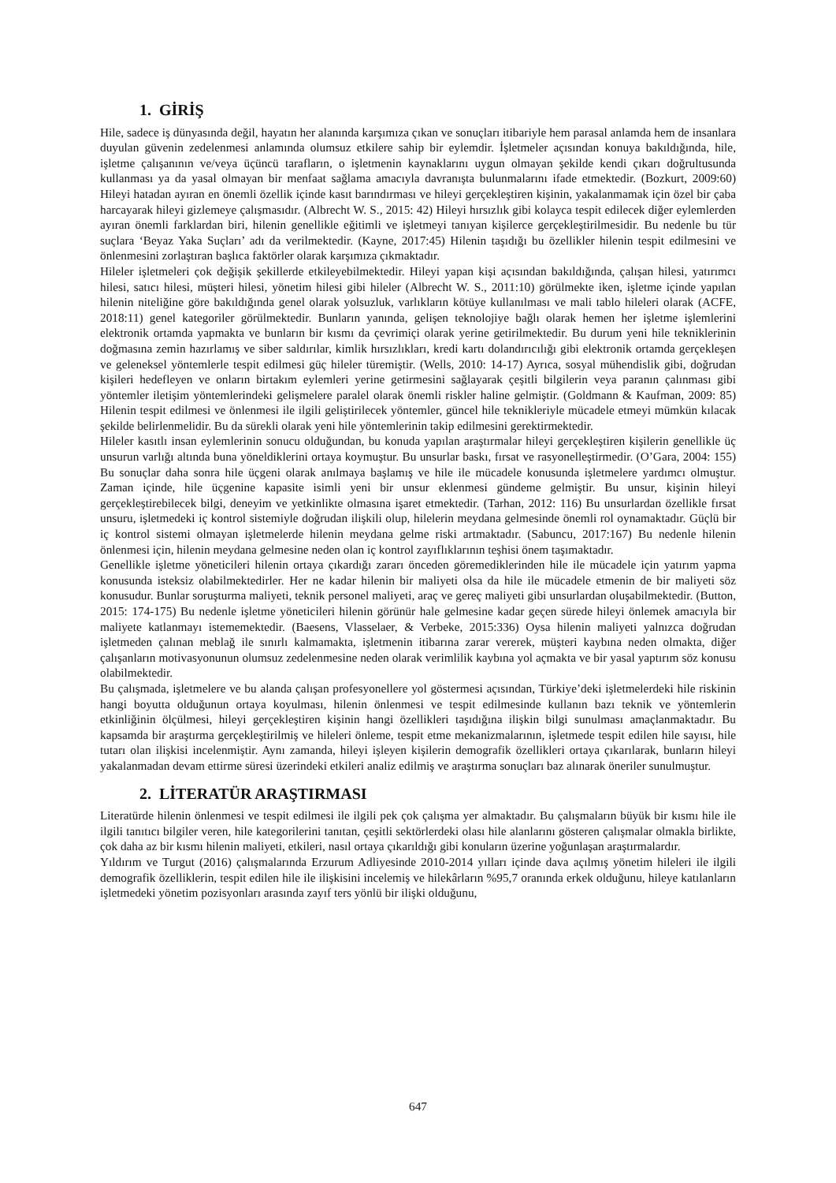1. GİRİŞ
Hile, sadece iş dünyasında değil, hayatın her alanında karşımıza çıkan ve sonuçları itibariyle hem parasal anlamda hem de insanlara duyulan güvenin zedelenmesi anlamında olumsuz etkilere sahip bir eylemdir. İşletmeler açısından konuya bakıldığında, hile, işletme çalışanının ve/veya üçüncü tarafların, o işletmenin kaynaklarını uygun olmayan şekilde kendi çıkarı doğrultusunda kullanması ya da yasal olmayan bir menfaat sağlama amacıyla davranışta bulunmalarını ifade etmektedir. (Bozkurt, 2009:60) Hileyi hatadan ayıran en önemli özellik içinde kasıt barındırması ve hileyi gerçekleştiren kişinin, yakalanmamak için özel bir çaba harcayarak hileyi gizlemeye çalışmasıdır. (Albrecht W. S., 2015: 42) Hileyi hırsızlık gibi kolayca tespit edilecek diğer eylemlerden ayıran önemli farklardan biri, hilenin genellikle eğitimli ve işletmeyi tanıyan kişilerce gerçekleştirilmesidir. Bu nedenle bu tür suçlara ‘Beyaz Yaka Suçları’ adı da verilmektedir. (Kayne, 2017:45) Hilenin taşıdığı bu özellikler hilenin tespit edilmesini ve önlenmesini zorlaştıran başlıca faktörler olarak karşımıza çıkmaktadır.
Hileler işletmeleri çok değişik şekillerde etkileyebilmektedir. Hileyi yapan kişi açısından bakıldığında, çalışan hilesi, yatırımcı hilesi, satıcı hilesi, müşteri hilesi, yönetim hilesi gibi hileler (Albrecht W. S., 2011:10) görülmekte iken, işletme içinde yapılan hilenin niteliğine göre bakıldığında genel olarak yolsuzluk, varlıkların kötüye kullanılması ve mali tablo hileleri olarak (ACFE, 2018:11) genel kategoriler görülmektedir. Bunların yanında, gelişen teknolojiye bağlı olarak hemen her işletme işlemlerini elektronik ortamda yapmakta ve bunların bir kısmı da çevrimiçi olarak yerine getirilmektedir. Bu durum yeni hile tekniklerinin doğmasına zemin hazırlamış ve siber saldırılar, kimlik hırsızlıkları, kredi kartı dolandırıcılığı gibi elektronik ortamda gerçekleşen ve geleneksel yöntemlerle tespit edilmesi güç hileler türemiştir. (Wells, 2010: 14-17) Ayrıca, sosyal mühendislik gibi, doğrudan kişileri hedefleyen ve onların birtakım eylemleri yerine getirmesini sağlayarak çeşitli bilgilerin veya paranın çalınması gibi yöntemler iletişim yöntemlerindeki gelişmelere paralel olarak önemli riskler haline gelmiştir. (Goldmann & Kaufman, 2009: 85) Hilenin tespit edilmesi ve önlenmesi ile ilgili geliştirilecek yöntemler, güncel hile teknikleriyle mücadele etmeyi mümkün kılacak şekilde belirlenmelidir. Bu da sürekli olarak yeni hile yöntemlerinin takip edilmesini gerektirmektedir.
Hileler kasıtlı insan eylemlerinin sonucu olduğundan, bu konuda yapılan araştırmalar hileyi gerçekleştiren kişilerin genellikle üç unsurun varlığı altında buna yöneldiklerini ortaya koymuştur. Bu unsurlar baskı, fırsat ve rasyonelleştirmedir. (O’Gara, 2004: 155) Bu sonuçlar daha sonra hile üçgeni olarak anılmaya başlamış ve hile ile mücadele konusunda işletmelere yardımcı olmuştur. Zaman içinde, hile üçgenine kapasite isimli yeni bir unsur eklenmesi gündeme gelmiştir. Bu unsur, kişinin hileyi gerçekleştirebilecek bilgi, deneyim ve yetkinlikte olmasına işaret etmektedir. (Tarhan, 2012: 116) Bu unsurlardan özellikle fırsat unsuru, işletmedeki iç kontrol sistemiyle doğrudan ilişkili olup, hilelerin meydana gelmesinde önemli rol oynamaktadır. Güçlü bir iç kontrol sistemi olmayan işletmelerde hilenin meydana gelme riski artmaktadır. (Sabuncu, 2017:167) Bu nedenle hilenin önlenmesi için, hilenin meydana gelmesine neden olan iç kontrol zayıflıklarının teşhisi önem taşımaktadır.
Genellikle işletme yöneticileri hilenin ortaya çıkardığı zararı önceden göremediklerinden hile ile mücadele için yatırım yapma konusunda isteksiz olabilmektedirler. Her ne kadar hilenin bir maliyeti olsa da hile ile mücadele etmenin de bir maliyeti söz konusudur. Bunlar soruşturma maliyeti, teknik personel maliyeti, araç ve gereç maliyeti gibi unsurlardan oluşabilmektedir. (Button, 2015: 174-175) Bu nedenle işletme yöneticileri hilenin görünür hale gelmesine kadar geçen sürede hileyi önlemek amacıyla bir maliyete katlanmayı istememektedir. (Baesens, Vlasselaer, & Verbeke, 2015:336) Oysa hilenin maliyeti yalnızca doğrudan işletmeden çalınan meblağ ile sınırlı kalmamakta, işletmenin itibarına zarar vererek, müşteri kaybına neden olmakta, diğer çalışanların motivasyonunun olumsuz zedelenmesine neden olarak verimlilik kaybına yol açmakta ve bir yasal yaptırım söz konusu olabilmektedir.
Bu çalışmada, işletmelere ve bu alanda çalışan profesyonellere yol göstermesi açısından, Türkiye’deki işletmelerdeki hile riskinin hangi boyutta olduğunun ortaya koyulması, hilenin önlenmesi ve tespit edilmesinde kullanın bazı teknik ve yöntemlerin etkinliğinin ölçülmesi, hileyi gerçekleştiren kişinin hangi özellikleri taşıdığına ilişkin bilgi sunulması amaçlanmaktadır. Bu kapsamda bir araştırma gerçekleştirilmiş ve hileleri önleme, tespit etme mekanizmalarının, işletmede tespit edilen hile sayısı, hile tutarı olan ilişkisi incelenmiştir. Aynı zamanda, hileyi işleyen kişilerin demografik özellikleri ortaya çıkarılarak, bunların hileyi yakalanmadan devam ettirme süresi üzerindeki etkileri analiz edilmiş ve araştırma sonuçları baz alınarak öneriler sunulmuştur.
2. LİTERATÜR ARAŞTIRMASI
Literatürde hilenin önlenmesi ve tespit edilmesi ile ilgili pek çok çalışma yer almaktadır. Bu çalışmaların büyük bir kısmı hile ile ilgili tanıtıcı bilgiler veren, hile kategorilerini tanıtan, çeşitli sektörlerdeki olası hile alanlarını gösteren çalışmalar olmakla birlikte, çok daha az bir kısmı hilenin maliyeti, etkileri, nasıl ortaya çıkarıldığı gibi konuların üzerine yoğunlaşan araştırmalardır.
Yıldırım ve Turgut (2016) çalışmalarında Erzurum Adliyesinde 2010-2014 yılları içinde dava açılmış yönetim hileleri ile ilgili demografik özelliklerin, tespit edilen hile ile ilişkisini incelemiş ve hilekârların %95,7 oranında erkek olduğunu, hileye katılanların işletmedeki yönetim pozisyonları arasında zayıf ters yönlü bir ilişki olduğunu,
647